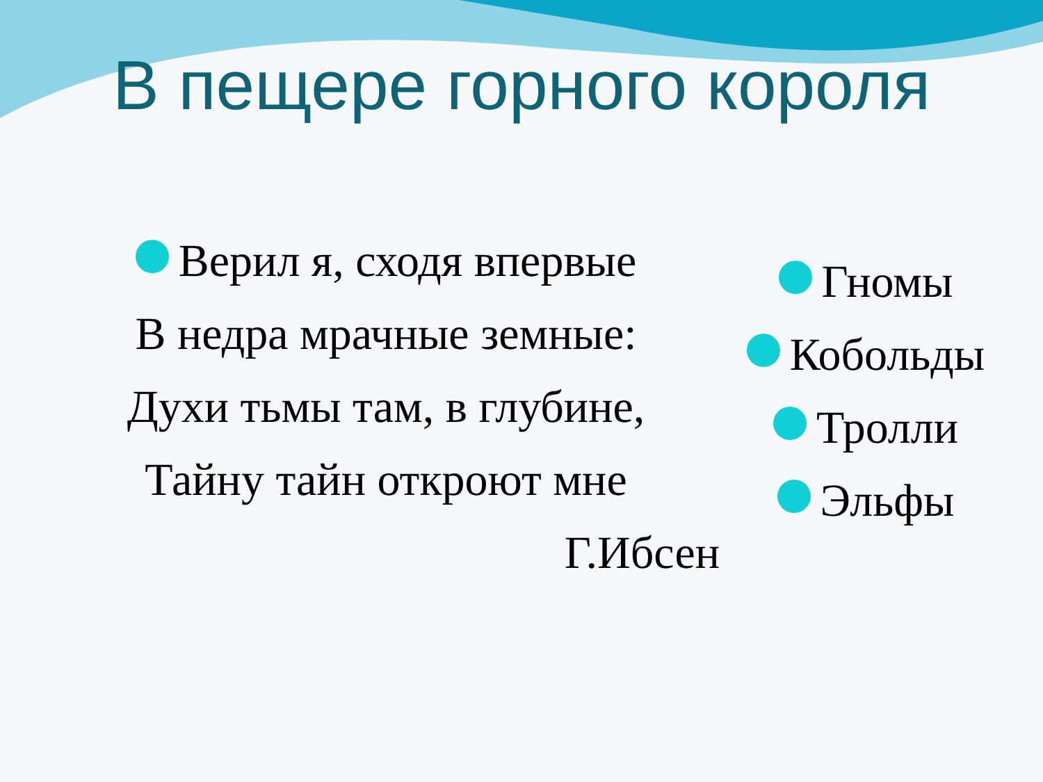В пещере горного короля
Верил я, сходя впервые
В недра мрачные земные:
Духи тьмы там, в глубине,
Тайну тайн откроют мне
Г.Ибсен
Гномы
Кобольды
Тролли
Эльфы